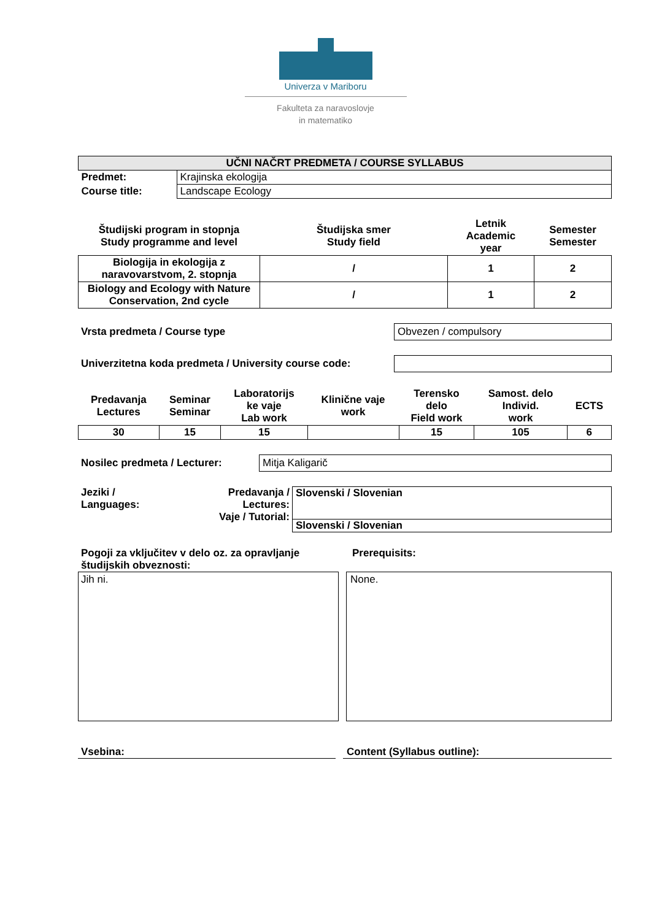Univerza v Mariboru
Fakulteta za naravoslovje
in matematiko
| UČNI NAČRT PREDMETA / COURSE SYLLABUS | |
| --- | --- |
| Predmet: | Krajinska ekologija |
| Course title: | Landscape Ecology |
| Študijski program in stopnja Study programme and level | Študijska smer Study field | Letnik Academic year | Semester Semester |
| --- | --- | --- | --- |
| Biologija in ekologija z naravovarstvom, 2. stopnja | / | 1 | 2 |
| Biology and Ecology with Nature Conservation, 2nd cycle | / | 1 | 2 |
Vrsta predmeta / Course type
Obvezen / compulsory
Univerzitetna koda predmeta / University course code:
| Predavanja Lectures | Seminar Seminar | Laboratorijs ke vaje Lab work | Klinične vaje work | Terensko delo Field work | Samost. delo Individ. work | ECTS |
| --- | --- | --- | --- | --- | --- | --- |
| 30 | 15 | 15 | | 15 | 105 | 6 |
Nosilec predmeta / Lecturer:
Mitja Kaligarič
Jeziki /
Languages:
Predavanja /
Lectures:
Vaje / Tutorial:
Slovenski / Slovenian
Slovenski / Slovenian
Pogoji za vključitev v delo oz. za opravljanje študijskih obveznosti:
Prerequisits:
Jih ni.
None.
Vsebina: Content (Syllabus outline):